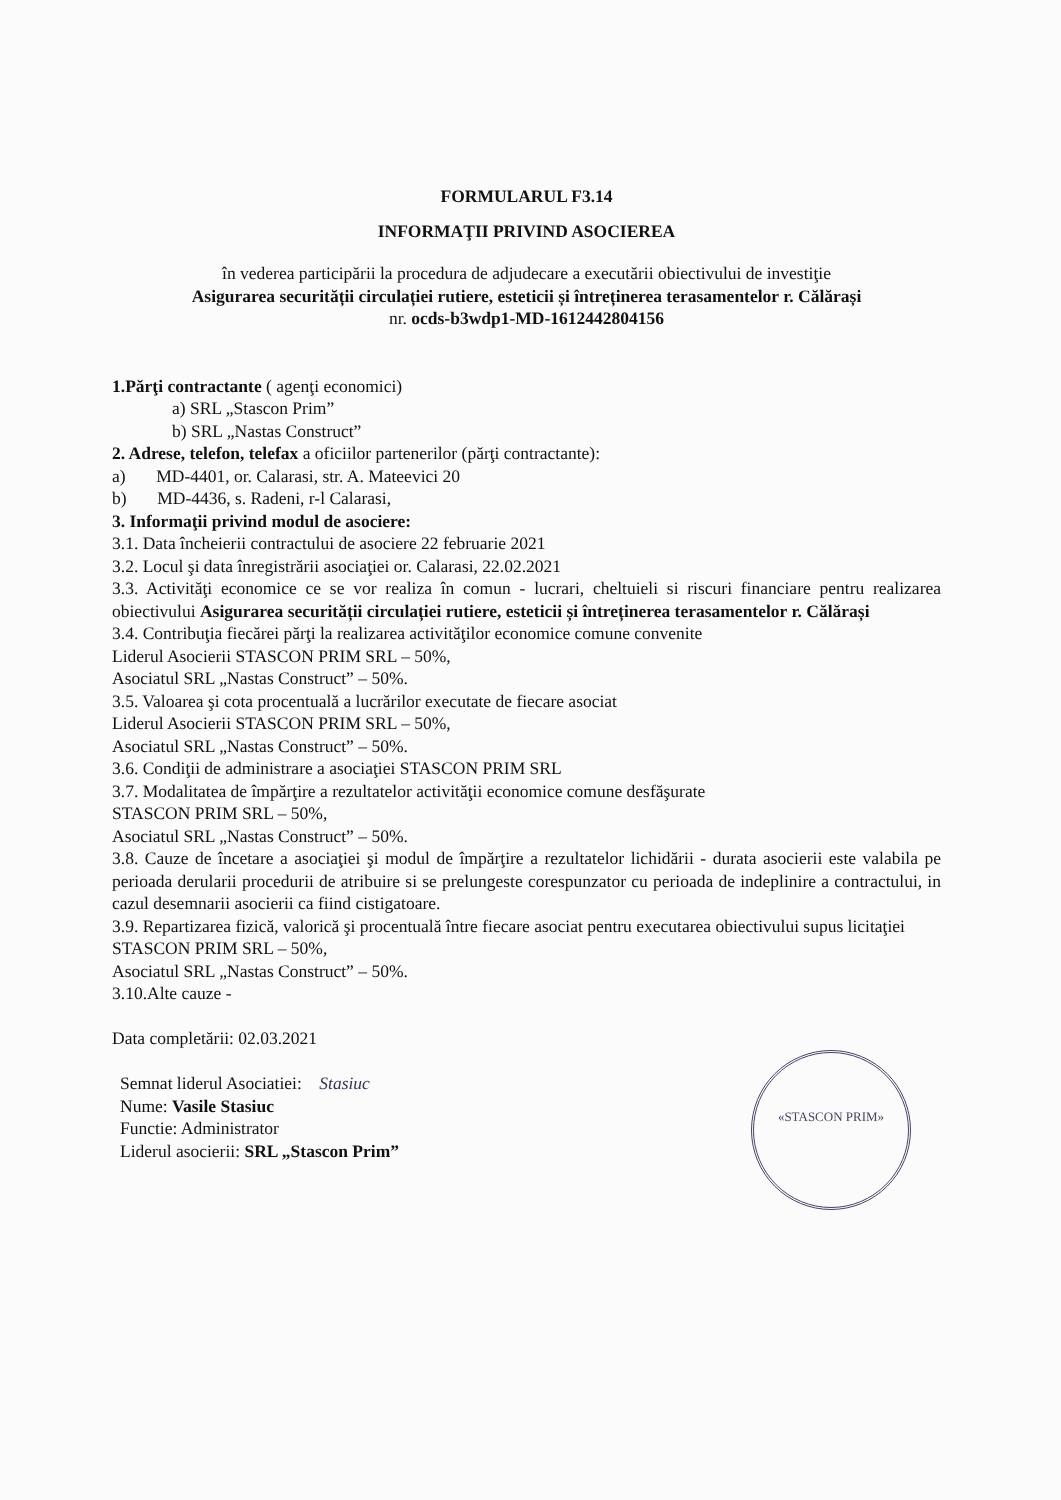FORMULARUL F3.14
INFORMAŢII PRIVIND ASOCIEREA
în vederea participării la procedura de adjudecare a executării obiectivului de investiţie
Asigurarea securității circulației rutiere, esteticii și întreținerea terasamentelor r. Călărași
nr. ocds-b3wdp1-MD-1612442804156
1.Părţi contractante ( agenţi economici)
a) SRL „Stascon Prim”
b) SRL „Nastas Construct”
2. Adrese, telefon, telefax a oficiilor partenerilor (părţi contractante):
a) MD-4401, or. Calarasi, str. A. Mateevici 20
b) MD-4436, s. Radeni, r-l Calarasi,
3. Informaţii privind modul de asociere:
3.1. Data încheierii contractului de asociere 22 februarie 2021
3.2. Locul şi data înregistrării asociaţiei or. Calarasi, 22.02.2021
3.3. Activităţi economice ce se vor realiza în comun - lucrari, cheltuieli si riscuri financiare pentru realizarea obiectivului Asigurarea securității circulației rutiere, esteticii și întreținerea terasamentelor r. Călărași
3.4. Contribuţia fiecărei părţi la realizarea activităţilor economice comune convenite
Liderul Asocierii STASCON PRIM SRL – 50%,
Asociatul SRL „Nastas Construct” – 50%.
3.5. Valoarea şi cota procentuală a lucrărilor executate de fiecare asociat
Liderul Asocierii STASCON PRIM SRL – 50%,
Asociatul SRL „Nastas Construct” – 50%.
3.6. Condiţii de administrare a asociaţiei STASCON PRIM SRL
3.7. Modalitatea de împărţire a rezultatelor activităţii economice comune desfăşurate
STASCON PRIM SRL – 50%,
Asociatul SRL „Nastas Construct” – 50%.
3.8. Cauze de încetare a asociaţiei şi modul de împărţire a rezultatelor lichidării - durata asocierii este valabila pe perioada derularii procedurii de atribuire si se prelungeste corespunzator cu perioada de indeplinire a contractului, in cazul desemnarii asocierii ca fiind cistigatoare.
3.9. Repartizarea fizică, valorică şi procentuală între fiecare asociat pentru executarea obiectivului supus licitaţiei
STASCON PRIM SRL – 50%,
Asociatul SRL „Nastas Construct” – 50%.
3.10.Alte cauze -
Data completării: 02.03.2021
«STASCON PRIM»
Semnat liderul Asociatiei: Stasiuc
Nume: Vasile Stasiuc
Functie: Administrator
Liderul asocierii: SRL „Stascon Prim”